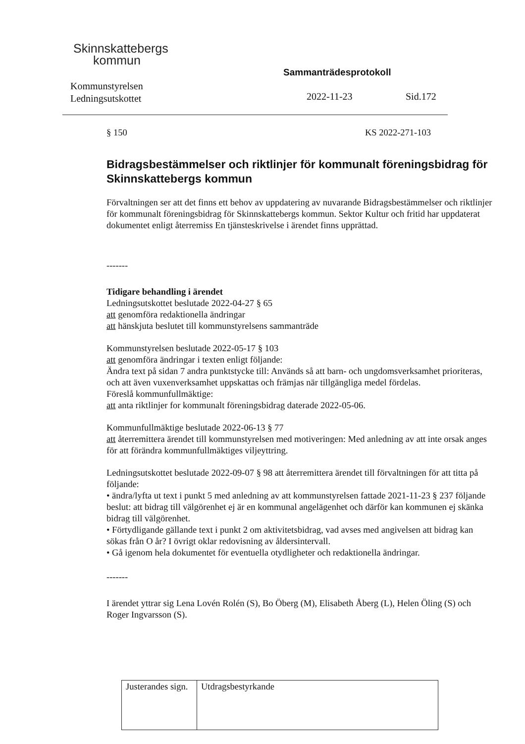Skinnskattebergs
kommun
Kommunstyrelsen
Ledningsutskottet
Sammanträdesprotokoll
2022-11-23 Sid.172
§ 150 KS 2022-271-103
Bidragsbestämmelser och riktlinjer för kommunalt föreningsbidrag för Skinnskattebergs kommun
Förvaltningen ser att det finns ett behov av uppdatering av nuvarande Bidragsbestämmelser och riktlinjer för kommunalt föreningsbidrag för Skinnskattebergs kommun. Sektor Kultur och fritid har uppdaterat dokumentet enligt återremiss En tjänsteskrivelse i ärendet finns upprättad.
-------
Tidigare behandling i ärendet
Ledningsutskottet beslutade 2022-04-27 § 65
att genomföra redaktionella ändringar
att hänskjuta beslutet till kommunstyrelsens sammanträde
Kommunstyrelsen beslutade 2022-05-17 § 103
att genomföra ändringar i texten enligt följande:
Ändra text på sidan 7 andra punktstycke till: Används så att barn- och ungdomsverksamhet prioriteras, och att även vuxenverksamhet uppskattas och främjas när tillgängliga medel fördelas.
Föreslå kommunfullmäktige:
att anta riktlinjer for kommunalt föreningsbidrag daterade 2022-05-06.
Kommunfullmäktige beslutade 2022-06-13 § 77
att återremittera ärendet till kommunstyrelsen med motiveringen: Med anledning av att inte orsak anges för att förändra kommunfullmäktiges viljeyttring.
Ledningsutskottet beslutade 2022-09-07 § 98 att återremittera ärendet till förvaltningen för att titta på följande:
• ändra/lyfta ut text i punkt 5 med anledning av att kommunstyrelsen fattade 2021-11-23 § 237 följande beslut: att bidrag till välgörenhet ej är en kommunal angelägenhet och därför kan kommunen ej skänka bidrag till välgörenhet.
• Förtydligande gällande text i punkt 2 om aktivitetsbidrag, vad avses med angivelsen att bidrag kan sökas från O år? I övrigt oklar redovisning av åldersintervall.
• Gå igenom hela dokumentet för eventuella otydligheter och redaktionella ändringar.
-------
I ärendet yttrar sig Lena Lovén Rolén (S), Bo Öberg (M), Elisabeth Åberg (L), Helen Öling (S) och Roger Ingvarsson (S).
| Justerandes sign. | Utdragsbestyrkande |